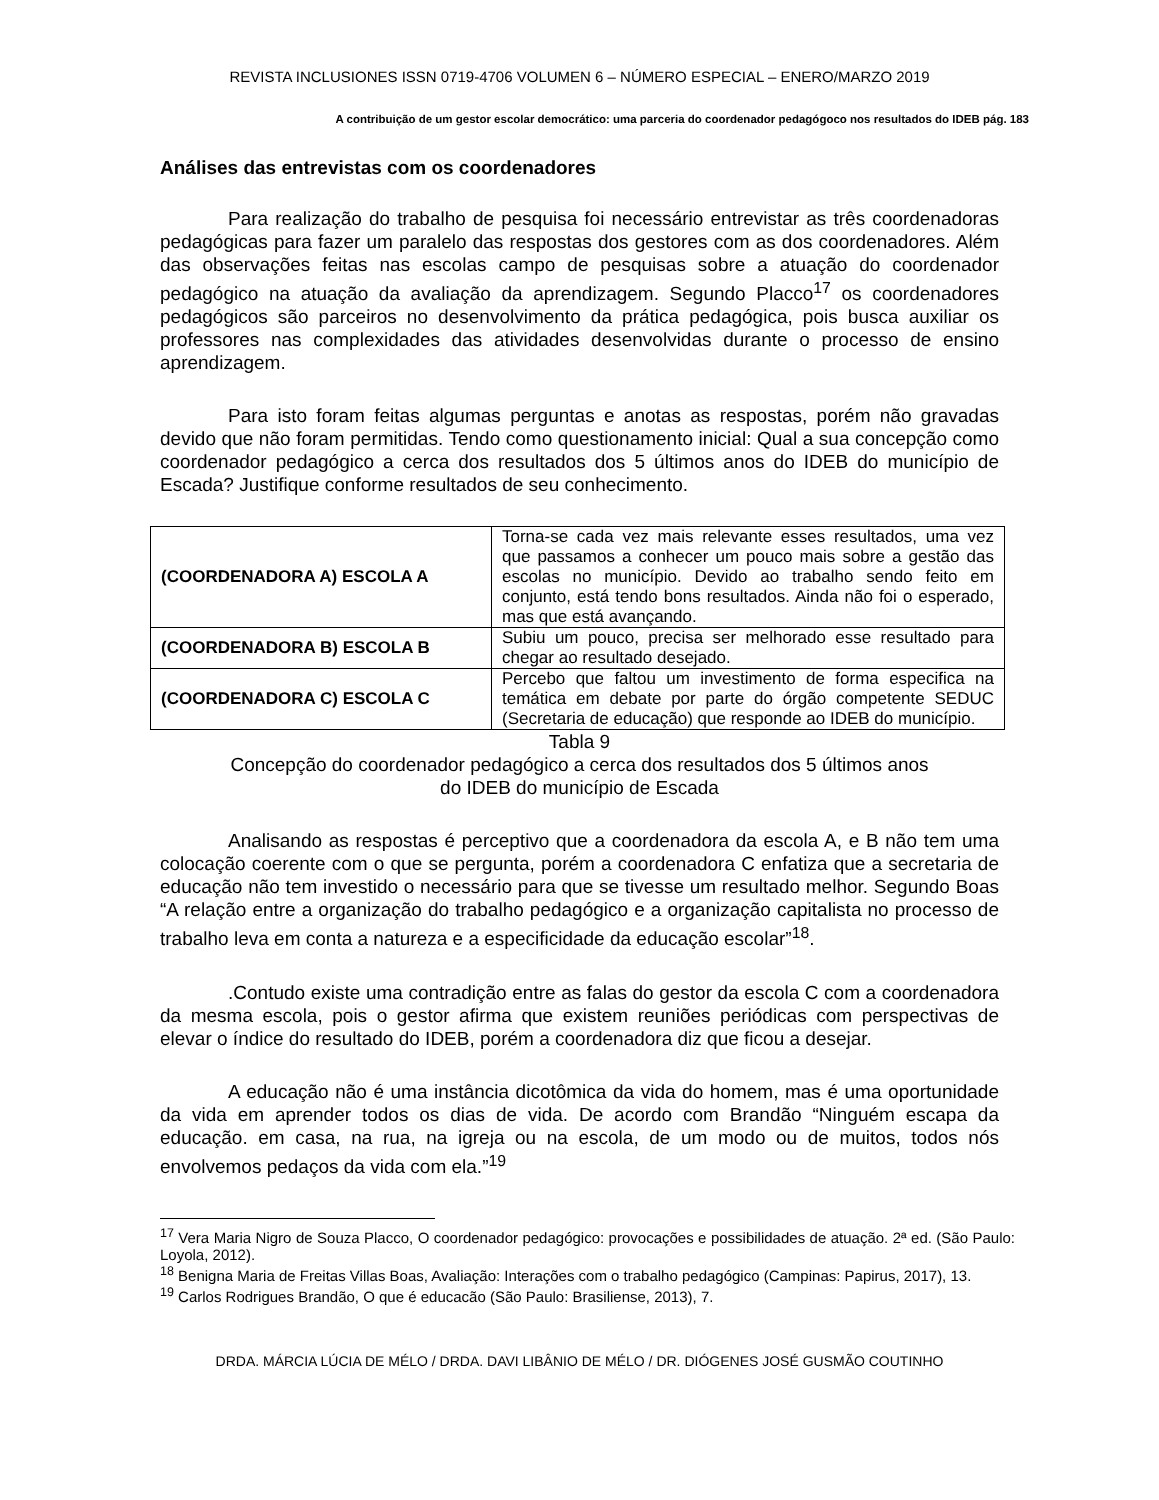REVISTA INCLUSIONES ISSN 0719-4706 VOLUMEN 6 – NÚMERO ESPECIAL – ENERO/MARZO 2019
A contribuição de um gestor escolar democrático: uma parceria do coordenador pedagógoco nos resultados do IDEB pág. 183
Análises das entrevistas com os coordenadores
Para realização do trabalho de pesquisa foi necessário entrevistar as três coordenadoras pedagógicas para fazer um paralelo das respostas dos gestores com as dos coordenadores. Além das observações feitas nas escolas campo de pesquisas sobre a atuação do coordenador pedagógico na atuação da avaliação da aprendizagem. Segundo Placco<sup>17</sup> os coordenadores pedagógicos são parceiros no desenvolvimento da prática pedagógica, pois busca auxiliar os professores nas complexidades das atividades desenvolvidas durante o processo de ensino aprendizagem.
Para isto foram feitas algumas perguntas e anotas as respostas, porém não gravadas devido que não foram permitidas. Tendo como questionamento inicial: Qual a sua concepção como coordenador pedagógico a cerca dos resultados dos 5 últimos anos do IDEB do município de Escada? Justifique conforme resultados de seu conhecimento.
| (COORDENADORA A) ESCOLA A | Torna-se cada vez mais relevante esses resultados, uma vez que passamos a conhecer um pouco mais sobre a gestão das escolas no município. Devido ao trabalho sendo feito em conjunto, está tendo bons resultados. Ainda não foi o esperado, mas que está avançando. |
| (COORDENADORA B) ESCOLA B | Subiu um pouco, precisa ser melhorado esse resultado para chegar ao resultado desejado. |
| (COORDENADORA C) ESCOLA C | Percebo que faltou um investimento de forma especifica na temática em debate por parte do órgão competente SEDUC (Secretaria de educação) que responde ao IDEB do município. |
Tabla 9
Concepção do coordenador pedagógico a cerca dos resultados dos 5 últimos anos
do IDEB do município de Escada
Analisando as respostas é perceptivo que a coordenadora da escola A, e B não tem uma colocação coerente com o que se pergunta, porém a coordenadora C enfatiza que a secretaria de educação não tem investido o necessário para que se tivesse um resultado melhor. Segundo Boas “A relação entre a organização do trabalho pedagógico e a organização capitalista no processo de trabalho leva em conta a natureza e a especificidade da educação escolar”<sup>18</sup>.
.Contudo existe uma contradição entre as falas do gestor da escola C com a coordenadora da mesma escola, pois o gestor afirma que existem reuniões periódicas com perspectivas de elevar o índice do resultado do IDEB, porém a coordenadora diz que ficou a desejar.
A educação não é uma instância dicotômica da vida do homem, mas é uma oportunidade da vida em aprender todos os dias de vida. De acordo com Brandão “Ninguém escapa da educação. em casa, na rua, na igreja ou na escola, de um modo ou de muitos, todos nós envolvemos pedaços da vida com ela.”<sup>19</sup>
<sup>17</sup> Vera Maria Nigro de Souza Placco, O coordenador pedagógico: provocações e possibilidades de atuação. 2ª ed. (São Paulo: Loyola, 2012).
<sup>18</sup> Benigna Maria de Freitas Villas Boas, Avaliação: Interações com o trabalho pedagógico (Campinas: Papirus, 2017), 13.
<sup>19</sup> Carlos Rodrigues Brandão, O que é educacão (São Paulo: Brasiliense, 2013), 7.
DRDA. MÁRCIA LÚCIA DE MÉLO / DRDA. DAVI LIBÂNIO DE MÉLO / DR. DIÓGENES JOSÉ GUSMÃO COUTINHO